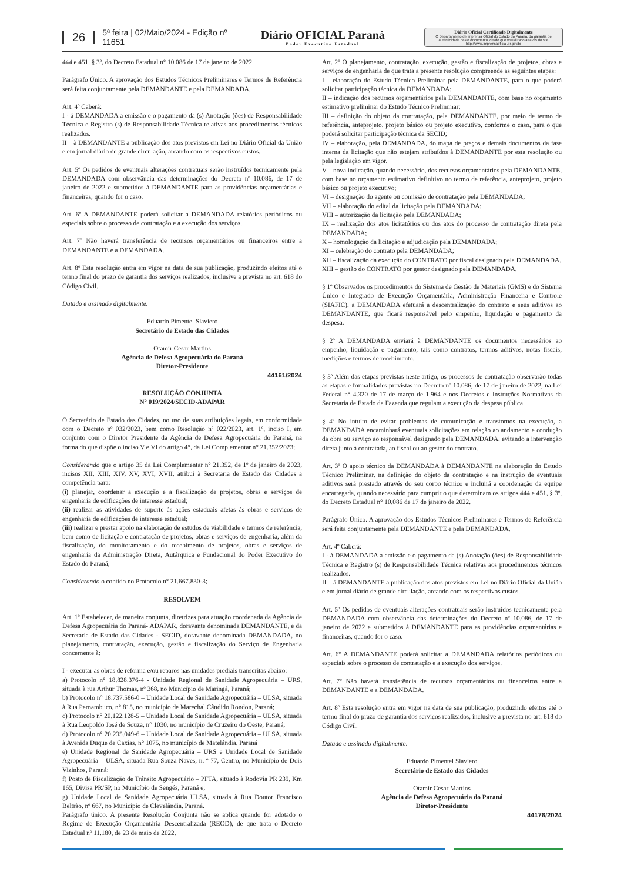26 5ª feira | 02/Maio/2024 - Edição nº 11651 Diário OFICIAL Paraná
Poder Executivo Estadual
Diário Oficial Certificado Digitalmente
O Departamento de Imprensa Oficial do Estado do Paraná, da garantia de autenticidade deste documento, desde que visualizado através do site http://www.imprensaoficial.pr.gov.br
444 e 451, § 3º, do Decreto Estadual n° 10.086 de 17 de janeiro de 2022.
Parágrafo Único. A aprovação dos Estudos Técnicos Preliminares e Termos de Referência será feita conjuntamente pela DEMANDANTE e pela DEMANDADA.
Art. 4º Caberá:
I - à DEMANDADA a emissão e o pagamento da (s) Anotação (ões) de Responsabilidade Técnica e Registro (s) de Responsabilidade Técnica relativas aos procedimentos técnicos realizados.
II – à DEMANDANTE a publicação dos atos previstos em Lei no Diário Oficial da União e em jornal diário de grande circulação, arcando com os respectivos custos.
Art. 5º Os pedidos de eventuais alterações contratuais serão instruídos tecnicamente pela DEMANDADA com observância das determinações do Decreto nº 10.086, de 17 de janeiro de 2022 e submetidos à DEMANDANTE para as providências orçamentárias e financeiras, quando for o caso.
Art. 6º A DEMANDANTE poderá solicitar a DEMANDADA relatórios periódicos ou especiais sobre o processo de contratação e a execução dos serviços.
Art. 7º Não haverá transferência de recursos orçamentários ou financeiros entre a DEMANDANTE e a DEMANDADA.
Art. 8º Esta resolução entra em vigor na data de sua publicação, produzindo efeitos até o termo final do prazo de garantia dos serviços realizados, inclusive a prevista no art. 618 do Código Civil.
Datado e assinado digitalmente.
Eduardo Pimentel Slaviero
Secretário de Estado das Cidades
Otamir Cesar Martins
Agência de Defesa Agropecuária do Paraná
Diretor-Presidente
44161/2024
RESOLUÇÃO CONJUNTA
N° 019/2024/SECID-ADAPAR
O Secretário de Estado das Cidades, no uso de suas atribuições legais, em conformidade com o Decreto nº 032/2023, bem como Resolução nº 022/2023, art. 1º, inciso I, em conjunto com o Diretor Presidente da Agência de Defesa Agropecuária do Paraná, na forma do que dispõe o inciso V e VI do artigo 4°, da Lei Complementar n° 21.352/2023;
Considerando que o artigo 35 da Lei Complementar n° 21.352, de 1º de janeiro de 2023, incisos XII, XIII, XIV, XV, XVI, XVII, atribui à Secretaria de Estado das Cidades a competência para:
(i) planejar, coordenar a execução e a fiscalização de projetos, obras e serviços de engenharia de edificações de interesse estadual;
(ii) realizar as atividades de suporte às ações estaduais afetas às obras e serviços de engenharia de edificações de interesse estadual;
(iii) realizar e prestar apoio na elaboração de estudos de viabilidade e termos de referência, bem como de licitação e contratação de projetos, obras e serviços de engenharia, além da fiscalização, do monitoramento e do recebimento de projetos, obras e serviços de engenharia da Administração Direta, Autárquica e Fundacional do Poder Executivo do Estado do Paraná;
Considerando o contido no Protocolo n° 21.667.830-3;
RESOLVEM
Art. 1º Estabelecer, de maneira conjunta, diretrizes para atuação coordenada da Agência de Defesa Agropecuária do Paraná- ADAPAR, doravante denominada DEMANDANTE, e da Secretaria de Estado das Cidades - SECID, doravante denominada DEMANDADA, no planejamento, contratação, execução, gestão e fiscalização do Serviço de Engenharia concernente à:
I - executar as obras de reforma e/ou reparos nas unidades prediais transcritas abaixo:
a) Protocolo n° 18.828.376-4 - Unidade Regional de Sanidade Agropecuária – URS, situada à rua Arthur Thomas, nº 368, no Município de Maringá, Paraná;
b) Protocolo n° 18.737.586-0 – Unidade Local de Sanidade Agropecuária – ULSA, situada à Rua Pernambuco, n° 815, no município de Marechal Cândido Rondon, Paraná;
c) Protocolo n° 20.122.128-5 – Unidade Local de Sanidade Agropecuária – ULSA, situada à Rua Leopoldo José de Souza, n° 1030, no município de Cruzeiro do Oeste, Paraná;
d) Protocolo n° 20.235.049-6 – Unidade Local de Sanidade Agropecuária – ULSA, situada à Avenida Duque de Caxias, n° 1075, no município de Matelândia, Paraná
e) Unidade Regional de Sanidade Agropecuária – URS e Unidade Local de Sanidade Agropecuária – ULSA, situada Rua Souza Naves, n. º 77, Centro, no Município de Dois Vizinhos, Paraná;
f) Posto de Fiscalização de Trânsito Agropecuário – PFTA, situado à Rodovia PR 239, Km 165, Divisa PR/SP, no Município de Sengés, Paraná e;
g) Unidade Local de Sanidade Agropecuária ULSA, situada à Rua Doutor Francisco Beltrão, nº 667, no Município de Clevelândia, Paraná.
Parágrafo único. A presente Resolução Conjunta não se aplica quando for adotado o Regime de Execução Orçamentária Descentralizada (REOD), de que trata o Decreto Estadual nº 11.180, de 23 de maio de 2022.
Art. 2º O planejamento, contratação, execução, gestão e fiscalização de projetos, obras e serviços de engenharia de que trata a presente resolução compreende as seguintes etapas:
I – elaboração do Estudo Técnico Preliminar pela DEMANDANTE, para o que poderá solicitar participação técnica da DEMANDADA;
II – indicação dos recursos orçamentários pela DEMANDANTE, com base no orçamento estimativo preliminar do Estudo Técnico Preliminar;
III – definição do objeto da contratação, pela DEMANDANTE, por meio de termo de referência, anteprojeto, projeto básico ou projeto executivo, conforme o caso, para o que poderá solicitar participação técnica da SECID;
IV – elaboração, pela DEMANDADA, do mapa de preços e demais documentos da fase interna da licitação que não estejam atribuídos à DEMANDANTE por esta resolução ou pela legislação em vigor.
V – nova indicação, quando necessário, dos recursos orçamentários pela DEMANDANTE, com base no orçamento estimativo definitivo no termo de referência, anteprojeto, projeto básico ou projeto executivo;
VI – designação do agente ou comissão de contratação pela DEMANDADA;
VII – elaboração do edital da licitação pela DEMANDADA;
VIII – autorização da licitação pela DEMANDADA;
IX – realização dos atos licitatórios ou dos atos do processo de contratação direta pela DEMANDADA;
X – homologação da licitação e adjudicação pela DEMANDADA;
XI – celebração do contrato pela DEMANDADA;
XII – fiscalização da execução do CONTRATO por fiscal designado pela DEMANDADA.
XIII – gestão do CONTRATO por gestor designado pela DEMANDADA.
§ 1º Observados os procedimentos do Sistema de Gestão de Materiais (GMS) e do Sistema Único e Integrado de Execução Orçamentária, Administração Financeira e Controle (SIAFIC), a DEMANDADA efetuará a descentralização do contrato e seus aditivos ao DEMANDANTE, que ficará responsável pelo empenho, liquidação e pagamento da despesa.
§ 2º A DEMANDADA enviará à DEMANDANTE os documentos necessários ao empenho, liquidação e pagamento, tais como contratos, termos aditivos, notas fiscais, medições e termos de recebimento.
§ 3º Além das etapas previstas neste artigo, os processos de contratação observarão todas as etapas e formalidades previstas no Decreto nº 10.086, de 17 de janeiro de 2022, na Lei Federal n° 4.320 de 17 de março de 1.964 e nos Decretos e Instruções Normativas da Secretaria de Estado da Fazenda que regulam a execução da despesa pública.
§ 4º No intuito de evitar problemas de comunicação e transtornos na execução, a DEMANDADA encaminhará eventuais solicitações em relação ao andamento e condução da obra ou serviço ao responsável designado pela DEMANDADA, evitando a intervenção direta junto à contratada, ao fiscal ou ao gestor do contrato.
Art. 3º O apoio técnico da DEMANDADA à DEMANDANTE na elaboração do Estudo Técnico Preliminar, na definição do objeto da contratação e na instrução de eventuais aditivos será prestado através do seu corpo técnico e incluirá a coordenação da equipe encarregada, quando necessário para cumprir o que determinam os artigos 444 e 451, § 3º, do Decreto Estadual n° 10.086 de 17 de janeiro de 2022.
Parágrafo Único. A aprovação dos Estudos Técnicos Preliminares e Termos de Referência será feita conjuntamente pela DEMANDANTE e pela DEMANDADA.
Art. 4º Caberá:
I - à DEMANDADA a emissão e o pagamento da (s) Anotação (ões) de Responsabilidade Técnica e Registro (s) de Responsabilidade Técnica relativas aos procedimentos técnicos realizados.
II – à DEMANDANTE a publicação dos atos previstos em Lei no Diário Oficial da União e em jornal diário de grande circulação, arcando com os respectivos custos.
Art. 5º Os pedidos de eventuais alterações contratuais serão instruídos tecnicamente pela DEMANDADA com observância das determinações do Decreto nº 10.086, de 17 de janeiro de 2022 e submetidos à DEMANDANTE para as providências orçamentárias e financeiras, quando for o caso.
Art. 6º A DEMANDANTE poderá solicitar a DEMANDADA relatórios periódicos ou especiais sobre o processo de contratação e a execução dos serviços.
Art. 7º Não haverá transferência de recursos orçamentários ou financeiros entre a DEMANDANTE e a DEMANDADA.
Art. 8º Esta resolução entra em vigor na data de sua publicação, produzindo efeitos até o termo final do prazo de garantia dos serviços realizados, inclusive a prevista no art. 618 do Código Civil.
Datado e assinado digitalmente.
Eduardo Pimentel Slaviero
Secretário de Estado das Cidades
Otamir Cesar Martins
Agência de Defesa Agropecuária do Paraná
Diretor-Presidente
44176/2024